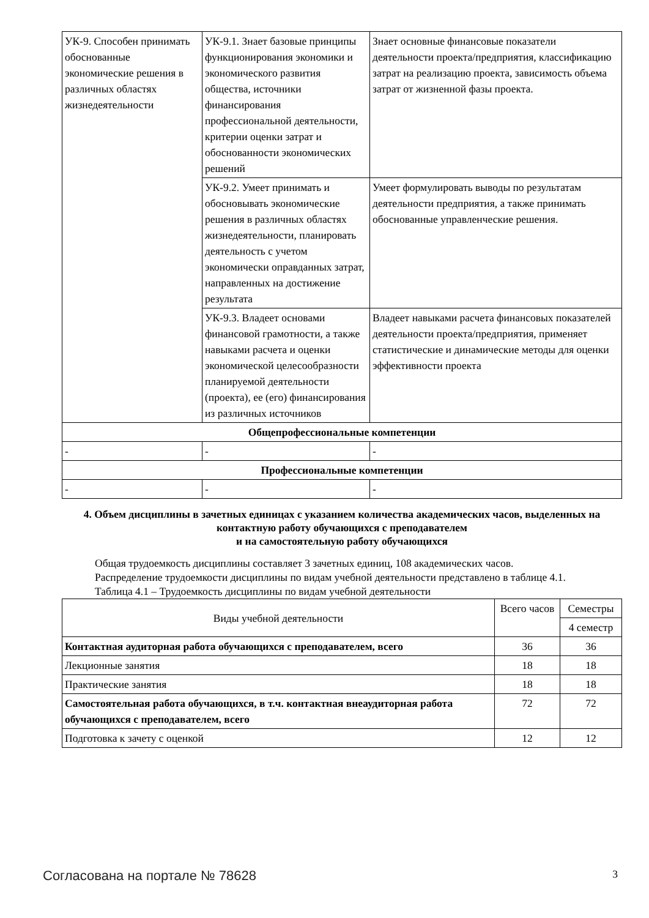| УК-9. Способен принимать обоснованные экономические решения в различных областях жизнедеятельности | УК-9.1. Знает базовые принципы функционирования экономики и экономического развития общества, источники финансирования профессиональной деятельности, критерии оценки затрат и обоснованности экономических решений | Знает основные финансовые показатели деятельности проекта/предприятия, классификацию затрат на реализацию проекта, зависимость объема затрат от жизненной фазы проекта. |
| | УК-9.2. Умеет принимать и обосновывать экономические решения в различных областях жизнедеятельности, планировать деятельность с учетом экономически оправданных затрат, направленных на достижение результата | Умеет формулировать выводы по результатам деятельности предприятия, а также принимать обоснованные управленческие решения. |
| | УК-9.3. Владеет основами финансовой грамотности, а также навыками расчета и оценки экономической целесообразности планируемой деятельности (проекта), ее (его) финансирования из различных источников | Владеет навыками расчета финансовых показателей деятельности проекта/предприятия, применяет статистические и динамические методы для оценки эффективности проекта |
| Общепрофессиональные компетенции | | |
| - | - | - |
| Профессиональные компетенции | | |
| - | - | - |
4. Объем дисциплины в зачетных единицах с указанием количества академических часов, выделенных на контактную работу обучающихся с преподавателем
и на самостоятельную работу обучающихся
Общая трудоемкость дисциплины составляет 3 зачетных единиц, 108 академических часов.
Распределение трудоемкости дисциплины по видам учебной деятельности представлено в таблице 4.1.
Таблица 4.1 – Трудоемкость дисциплины по видам учебной деятельности
| Виды учебной деятельности | Всего часов | Семестры |
| | | 4 семестр |
| Контактная аудиторная работа обучающихся с преподавателем, всего | 36 | 36 |
| Лекционные занятия | 18 | 18 |
| Практические занятия | 18 | 18 |
| Самостоятельная работа обучающихся, в т.ч. контактная внеаудиторная работа обучающихся с преподавателем, всего | 72 | 72 |
| Подготовка к зачету с оценкой | 12 | 12 |
Согласована на портале № 78628 3